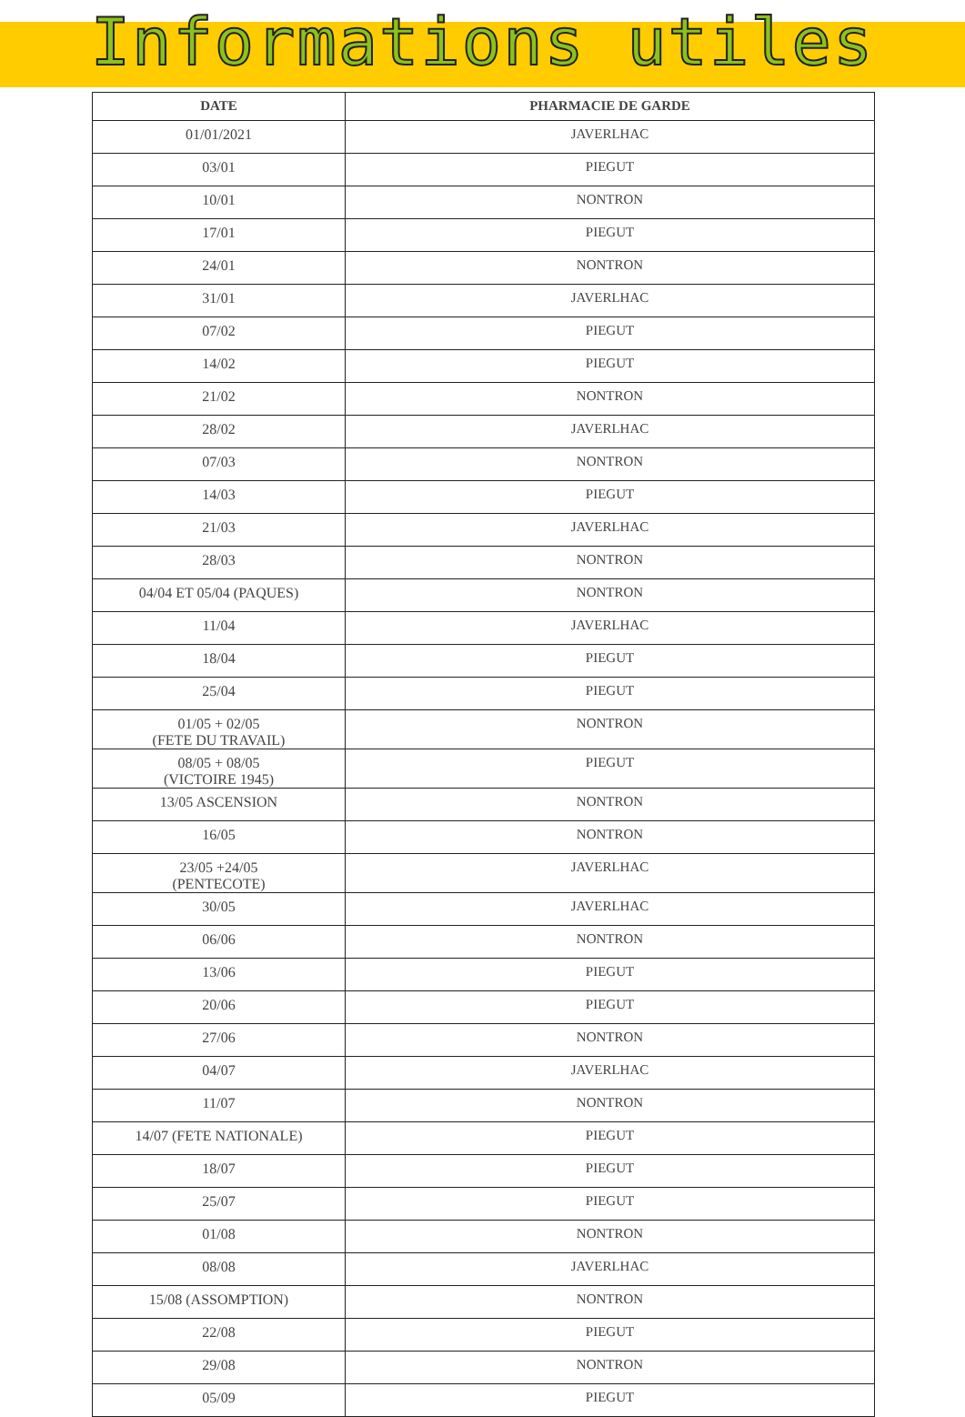Informations utiles
| DATE | PHARMACIE DE GARDE |
| --- | --- |
| 01/01/2021 | JAVERLHAC |
| 03/01 | PIEGUT |
| 10/01 | NONTRON |
| 17/01 | PIEGUT |
| 24/01 | NONTRON |
| 31/01 | JAVERLHAC |
| 07/02 | PIEGUT |
| 14/02 | PIEGUT |
| 21/02 | NONTRON |
| 28/02 | JAVERLHAC |
| 07/03 | NONTRON |
| 14/03 | PIEGUT |
| 21/03 | JAVERLHAC |
| 28/03 | NONTRON |
| 04/04 ET 05/04 (PAQUES) | NONTRON |
| 11/04 | JAVERLHAC |
| 18/04 | PIEGUT |
| 25/04 | PIEGUT |
| 01/05 + 02/05 (FETE DU TRAVAIL) | NONTRON |
| 08/05 + 08/05 (VICTOIRE 1945) | PIEGUT |
| 13/05 ASCENSION | NONTRON |
| 16/05 | NONTRON |
| 23/05 +24/05 (PENTECOTE) | JAVERLHAC |
| 30/05 | JAVERLHAC |
| 06/06 | NONTRON |
| 13/06 | PIEGUT |
| 20/06 | PIEGUT |
| 27/06 | NONTRON |
| 04/07 | JAVERLHAC |
| 11/07 | NONTRON |
| 14/07 (FETE NATIONALE) | PIEGUT |
| 18/07 | PIEGUT |
| 25/07 | PIEGUT |
| 01/08 | NONTRON |
| 08/08 | JAVERLHAC |
| 15/08 (ASSOMPTION) | NONTRON |
| 22/08 | PIEGUT |
| 29/08 | NONTRON |
| 05/09 | PIEGUT |